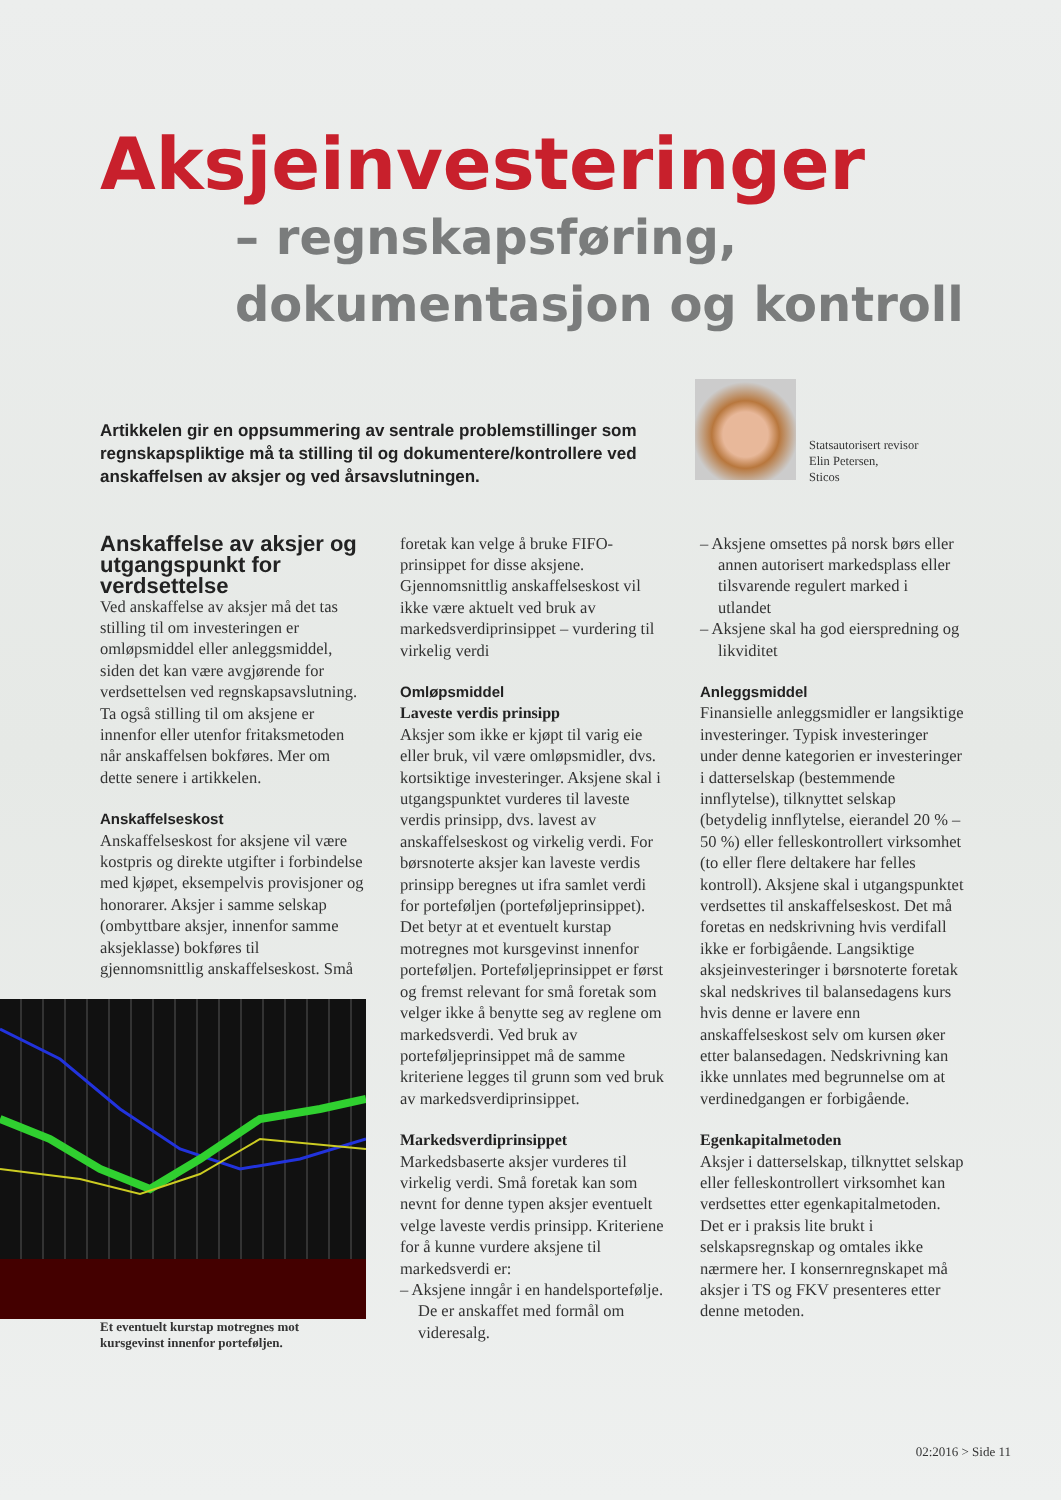Aksjeinvesteringer
– regnskapsføring,
dokumentasjon og kontroll
Artikkelen gir en oppsummering av sentrale problemstillinger som regnskapspliktige må ta stilling til og dokumentere/kontrollere ved anskaffelsen av aksjer og ved årsavslutningen.
Statsautorisert revisor
Elin Petersen,
Sticos
Anskaffelse av aksjer og utgangspunkt for verdsettelse
Ved anskaffelse av aksjer må det tas stilling til om investeringen er omløpsmiddel eller anleggsmiddel, siden det kan være avgjørende for verdsettelsen ved regnskapsavslutning. Ta også stilling til om aksjene er innenfor eller utenfor fritaksmetoden når anskaffelsen bokføres. Mer om dette senere i artikkelen.
Anskaffelseskost
Anskaffelseskost for aksjene vil være kostpris og direkte utgifter i forbindelse med kjøpet, eksempelvis provisjoner og honorarer. Aksjer i samme selskap (ombyttbare aksjer, innenfor samme aksjeklasse) bokføres til gjennomsnittlig anskaffelseskost. Små
Et eventuelt kurstap motregnes mot kursgevinst innenfor porteføljen.
foretak kan velge å bruke FIFO-prinsippet for disse aksjene. Gjennomsnittlig anskaffelseskost vil ikke være aktuelt ved bruk av markedsverdiprinsippet – vurdering til virkelig verdi
Omløpsmiddel
Laveste verdis prinsipp
Aksjer som ikke er kjøpt til varig eie eller bruk, vil være omløpsmidler, dvs. kortsiktige investeringer. Aksjene skal i utgangspunktet vurderes til laveste verdis prinsipp, dvs. lavest av anskaffelseskost og virkelig verdi. For børsnoterte aksjer kan laveste verdis prinsipp beregnes ut ifra samlet verdi for porteføljen (porteføljeprinsippet). Det betyr at et eventuelt kurstap motregnes mot kursgevinst innenfor porteføljen. Porteføljeprinsippet er først og fremst relevant for små foretak som velger ikke å benytte seg av reglene om markedsverdi. Ved bruk av porteføljeprinsippet må de samme kriteriene legges til grunn som ved bruk av markedsverdiprinsippet.
Markedsverdiprinsippet
Markedsbaserte aksjer vurderes til virkelig verdi. Små foretak kan som nevnt for denne typen aksjer eventuelt velge laveste verdis prinsipp. Kriteriene for å kunne vurdere aksjene til markedsverdi er:
– Aksjene inngår i en handelsportefølje. De er anskaffet med formål om videresalg.
– Aksjene omsettes på norsk børs eller annen autorisert markedsplass eller tilsvarende regulert marked i utlandet
– Aksjene skal ha god eierspredning og likviditet
Anleggsmiddel
Finansielle anleggsmidler er langsiktige investeringer. Typisk investeringer under denne kategorien er investeringer i datterselskap (bestemmende innflytelse), tilknyttet selskap (betydelig innflytelse, eierandel 20 % – 50 %) eller felleskontrollert virksomhet (to eller flere deltakere har felles kontroll). Aksjene skal i utgangspunktet verdsettes til anskaffelseskost. Det må foretas en nedskrivning hvis verdifall ikke er forbigående. Langsiktige aksjeinvesteringer i børsnoterte foretak skal nedskrives til balansedagens kurs hvis denne er lavere enn anskaffelseskost selv om kursen øker etter balansedagen. Nedskrivning kan ikke unnlates med begrunnelse om at verdinedgangen er forbigående.
Egenkapitalmetoden
Aksjer i datterselskap, tilknyttet selskap eller felleskontrollert virksomhet kan verdsettes etter egenkapitalmetoden. Det er i praksis lite brukt i selskapsregnskap og omtales ikke nærmere her. I konsernregnskapet må aksjer i TS og FKV presenteres etter denne metoden.
02:2016 > Side 11